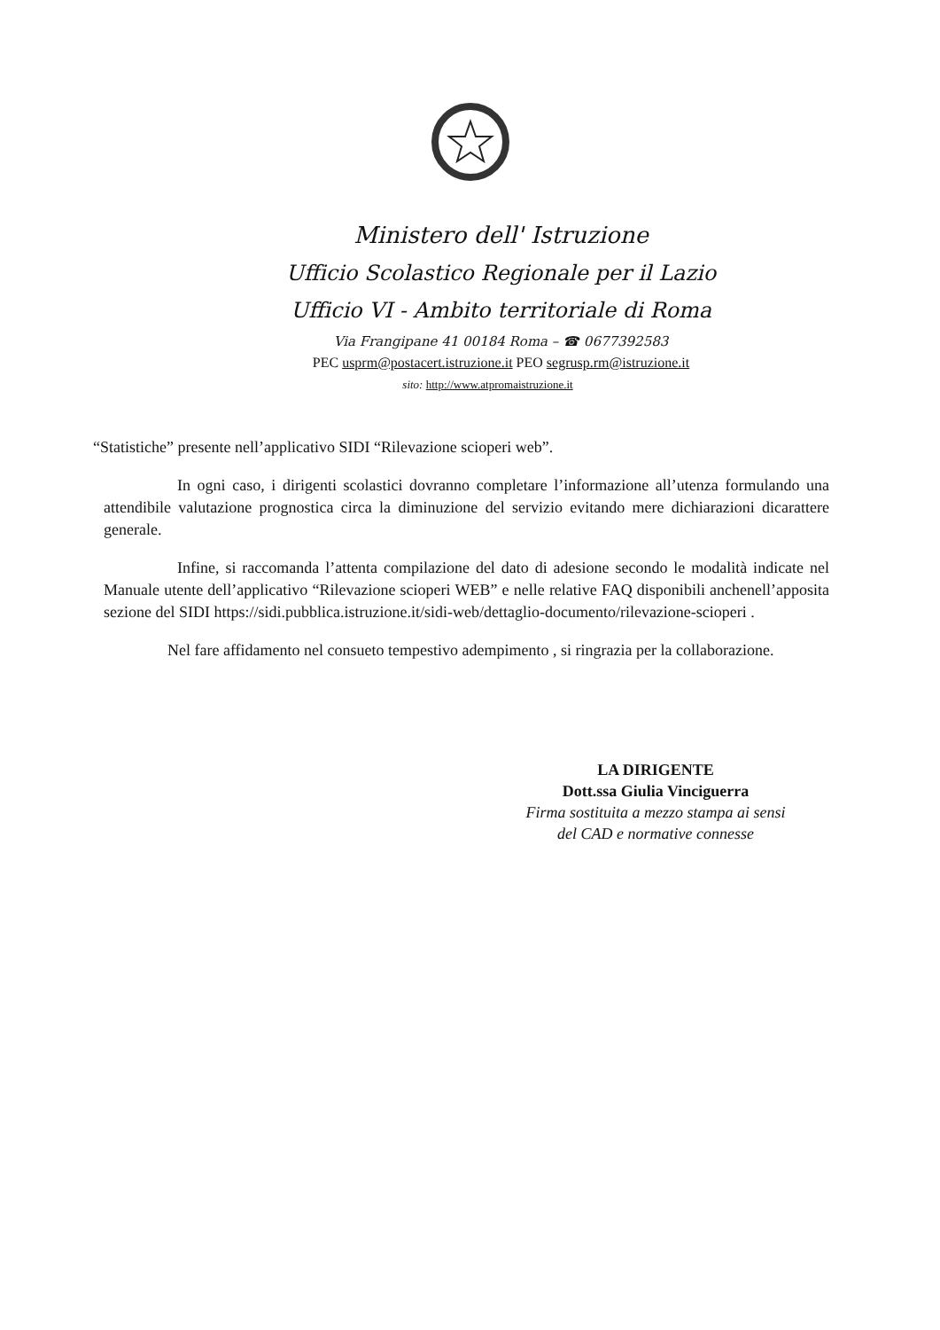Ministero dell' Istruzione
Ufficio Scolastico Regionale per il Lazio
Ufficio VI - Ambito territoriale di Roma
Via Frangipane 41 00184 Roma – ☎ 0677392583
PEC usprm@postacert.istruzione.it PEO segrusp.rm@istruzione.it
sito: http://www.atpromaistruzione.it
“Statistiche” presente nell’applicativo SIDI “Rilevazione scioperi web”.
In ogni caso, i dirigenti scolastici dovranno completare l’informazione all’utenza formulando una attendibile valutazione prognostica circa la diminuzione del servizio evitando mere dichiarazioni dicarattere generale.
Infine, si raccomanda l’attenta compilazione del dato di adesione secondo le modalità indicate nel Manuale utente dell’applicativo “Rilevazione scioperi WEB” e nelle relative FAQ disponibili anchenell’apposita sezione del SIDI https://sidi.pubblica.istruzione.it/sidi-web/dettaglio-documento/rilevazione-scioperi .
Nel fare affidamento nel consueto tempestivo adempimento , si ringrazia per la collaborazione.
LA DIRIGENTE
Dott.ssa Giulia Vinciguerra
Firma sostituita a mezzo stampa ai sensi
del CAD e normative connesse